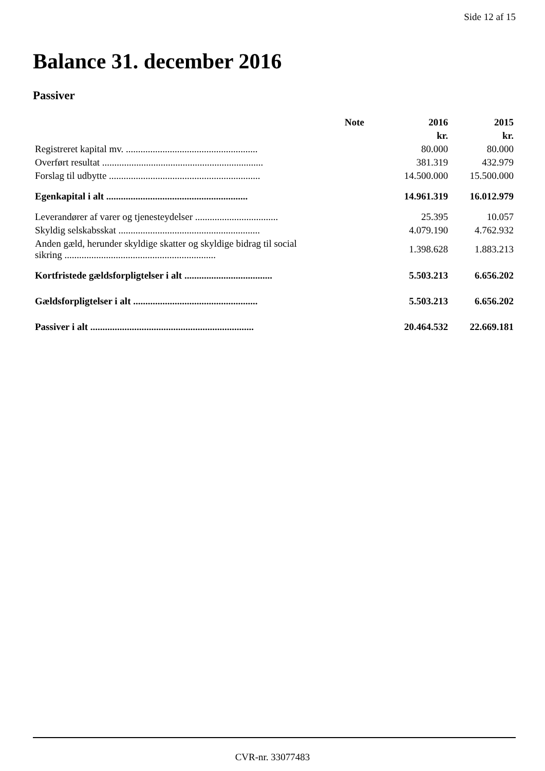Side 12 af 15
Balance 31. december 2016
Passiver
| | Note | 2016 | 2015 |
| --- | --- | --- | --- |
| | | kr. | kr. |
| Registreret kapital mv. ...................................................... | | 80.000 | 80.000 |
| Overført resultat .................................................................. | | 381.319 | 432.979 |
| Forslag til udbytte .............................................................. | | 14.500.000 | 15.500.000 |
| Egenkapital i alt .......................................................... | | 14.961.319 | 16.012.979 |
| Leverandører af varer og tjenesteydelser .................................. | | 25.395 | 10.057 |
| Skyldig selskabsskat .......................................................... | | 4.079.190 | 4.762.932 |
| Anden gæld, herunder skyldige skatter og skyldige bidrag til social sikring .............................................................. | | 1.398.628 | 1.883.213 |
| Kortfristede gældsforpligtelser i alt .................................... | | 5.503.213 | 6.656.202 |
| Gældsforpligtelser i alt ................................................... | | 5.503.213 | 6.656.202 |
| Passiver i alt ................................................................... | | 20.464.532 | 22.669.181 |
CVR-nr. 33077483